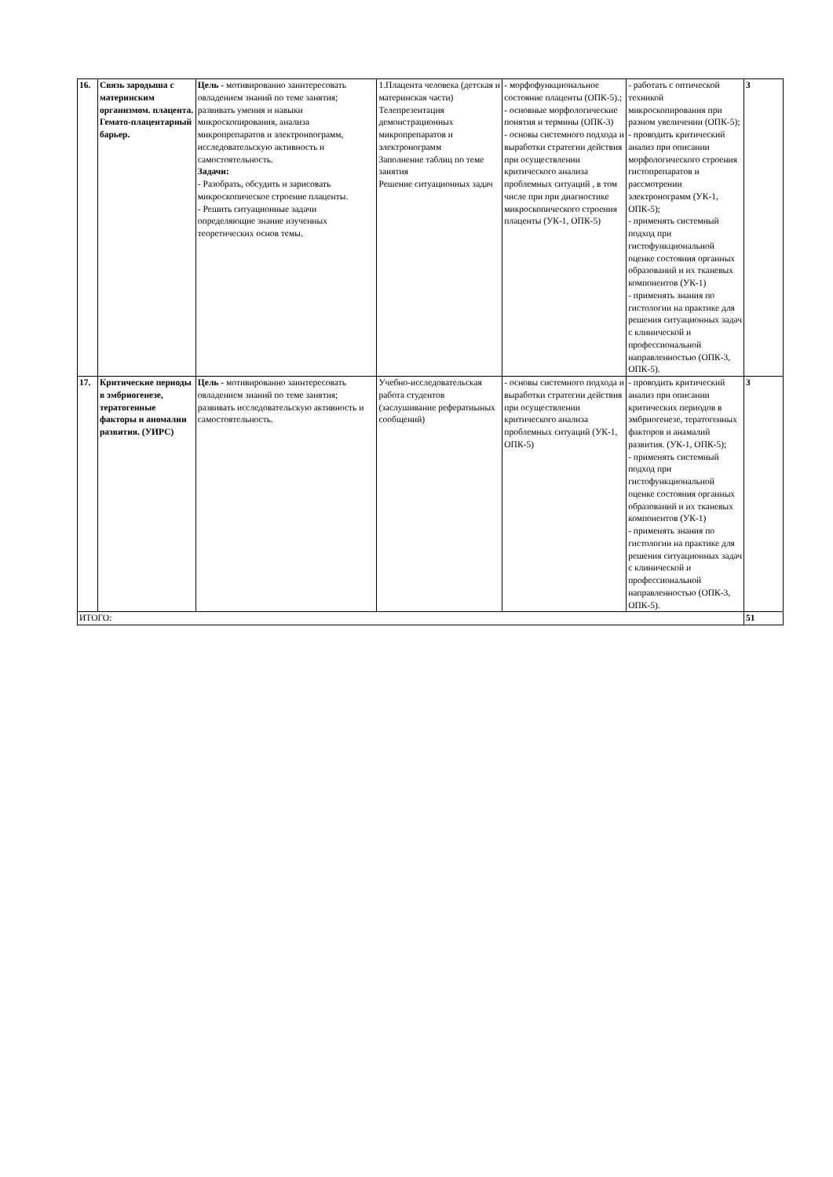| 16. | Связь зародыша с материнским организмом. плацента. Гемато-плацентарный барьер. | Цель - мотивированно заинтересовать овладением знаний по теме занятия; развивать умения и навыки микроскопирования, анализа микропрепаратов и электронnограмм, исследовательскую активность и самостоятельность. Задачи: - Разобрать, обсудить и зарисовать микроскопическое строение плаценты. - Решить ситуационные задачи определяющие знание изученных теоретических основ темы. | 1.Плацента человека (детская и материнская части) Телепрезентация демонстрационных микропрепаратов и электронограмм Заполнение таблиц по теме занятия Решение ситуационных задач | - морфофункциональное состояние плаценты (ОПК-5).; - основные морфологические понятия и термины (ОПК-3) - основы системного подхода и выработки стратегии действия при осуществлении критического анализа проблемных ситуаций , в том числе при при диагностике микроскопического строения плаценты (УК-1, ОПК-5) | - работать с оптической техникой микроскопирования при разном увеличении (ОПК-5); - проводить критический анализ при описании морфологического строения гистопрепаратов и рассмотрении электронограмм (УК-1, ОПК-5); - применять системный подход при гистофункциональной оценке состояния органных образований и их тканевых компонентов (УК-1) - применять знания по гистологии на практике для решения ситуационных задач с клинической и профессиональной направленностью (ОПК-3, ОПК-5). | 3 |
| 17. | Критические периоды в эмбриогенезе, тератогенные факторы и аномалии развития. (УИРС) | Цель - мотивированно заинтересовать овладением знаний по теме занятия; развивать исследовательскую активность и самостоятельность. | Учебно-исследовательская работа студентов (заслушивание рефератиыных сообщений) | - основы системного подхода и выработки стратегии действия при осуществлении критического анализа проблемных ситуаций (УК-1, ОПК-5) | - проводить критический анализ при описании критических периодов в эмбриогенезе, тератогенных факторов и анамалий развития. (УК-1, ОПК-5); - применять системный подход при гистофункциональной оценке состояния органных образований и их тканевых компонентов (УК-1) - применять знания по гистологии на практике для решения ситуационных задач с клинической и профессиональной направленностью (ОПК-3, ОПК-5). | 3 |
| ИТОГО: | | | | | | 51 |